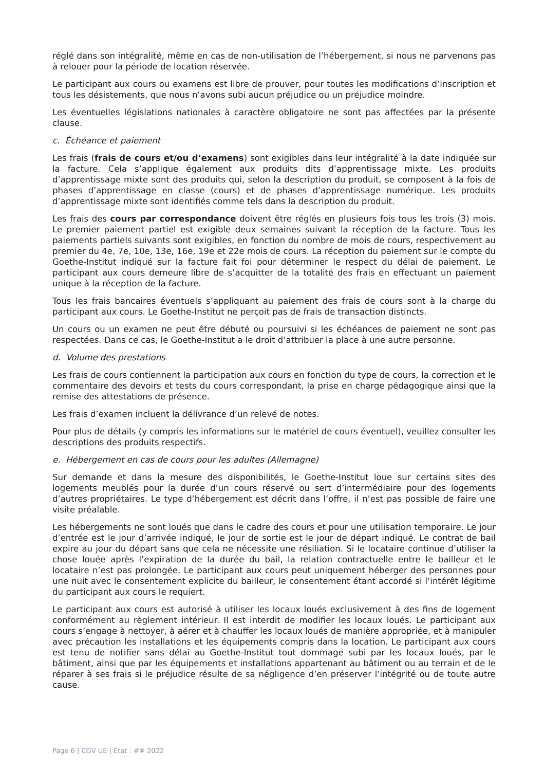réglé dans son intégralité, même en cas de non-utilisation de l’hébergement, si nous ne parvenons pas à relouer pour la période de location réservée.
Le participant aux cours ou examens est libre de prouver, pour toutes les modifications d’inscription et tous les désistements, que nous n’avons subi aucun préjudice ou un préjudice moindre.
Les éventuelles législations nationales à caractère obligatoire ne sont pas affectées par la présente clause.
c. Échéance et paiement
Les frais (frais de cours et/ou d’examens) sont exigibles dans leur intégralité à la date indiquée sur la facture. Cela s’applique également aux produits dits d’apprentissage mixte. Les produits d’apprentissage mixte sont des produits qui, selon la description du produit, se composent à la fois de phases d’apprentissage en classe (cours) et de phases d’apprentissage numérique. Les produits d’apprentissage mixte sont identifiés comme tels dans la description du produit.
Les frais des cours par correspondance doivent être réglés en plusieurs fois tous les trois (3) mois. Le premier paiement partiel est exigible deux semaines suivant la réception de la facture. Tous les paiements partiels suivants sont exigibles, en fonction du nombre de mois de cours, respectivement au premier du 4e, 7e, 10e, 13e, 16e, 19e et 22e mois de cours. La réception du paiement sur le compte du Goethe-Institut indiqué sur la facture fait foi pour déterminer le respect du délai de paiement. Le participant aux cours demeure libre de s’acquitter de la totalité des frais en effectuant un paiement unique à la réception de la facture.
Tous les frais bancaires éventuels s’appliquant au paiement des frais de cours sont à la charge du participant aux cours. Le Goethe-Institut ne perçoit pas de frais de transaction distincts.
Un cours ou un examen ne peut être débuté ou poursuivi si les échéances de paiement ne sont pas respectées. Dans ce cas, le Goethe-Institut a le droit d’attribuer la place à une autre personne.
d. Volume des prestations
Les frais de cours contiennent la participation aux cours en fonction du type de cours, la correction et le commentaire des devoirs et tests du cours correspondant, la prise en charge pédagogique ainsi que la remise des attestations de présence.
Les frais d’examen incluent la délivrance d’un relevé de notes.
Pour plus de détails (y compris les informations sur le matériel de cours éventuel), veuillez consulter les descriptions des produits respectifs.
e. Hébergement en cas de cours pour les adultes (Allemagne)
Sur demande et dans la mesure des disponibilités, le Goethe-Institut loue sur certains sites des logements meublés pour la durée d’un cours réservé ou sert d’intermédiaire pour des logements d’autres propriétaires. Le type d’hébergement est décrit dans l’offre, il n’est pas possible de faire une visite préalable.
Les hébergements ne sont loués que dans le cadre des cours et pour une utilisation temporaire. Le jour d’entrée est le jour d’arrivée indiqué, le jour de sortie est le jour de départ indiqué. Le contrat de bail expire au jour du départ sans que cela ne nécessite une résiliation. Si le locataire continue d’utiliser la chose louée après l’expiration de la durée du bail, la relation contractuelle entre le bailleur et le locataire n’est pas prolongée. Le participant aux cours peut uniquement héberger des personnes pour une nuit avec le consentement explicite du bailleur, le consentement étant accordé si l’intérêt légitime du participant aux cours le requiert.
Le participant aux cours est autorisé à utiliser les locaux loués exclusivement à des fins de logement conformément au règlement intérieur. Il est interdit de modifier les locaux loués. Le participant aux cours s’engage à nettoyer, à aérer et à chauffer les locaux loués de manière appropriée, et à manipuler avec précaution les installations et les équipements compris dans la location. Le participant aux cours est tenu de notifier sans délai au Goethe-Institut tout dommage subi par les locaux loués, par le bâtiment, ainsi que par les équipements et installations appartenant au bâtiment ou au terrain et de le réparer à ses frais si le préjudice résulte de sa négligence d’en préserver l’intégrité ou de toute autre cause.
Page 6 | CGV UE | État : ## 2022